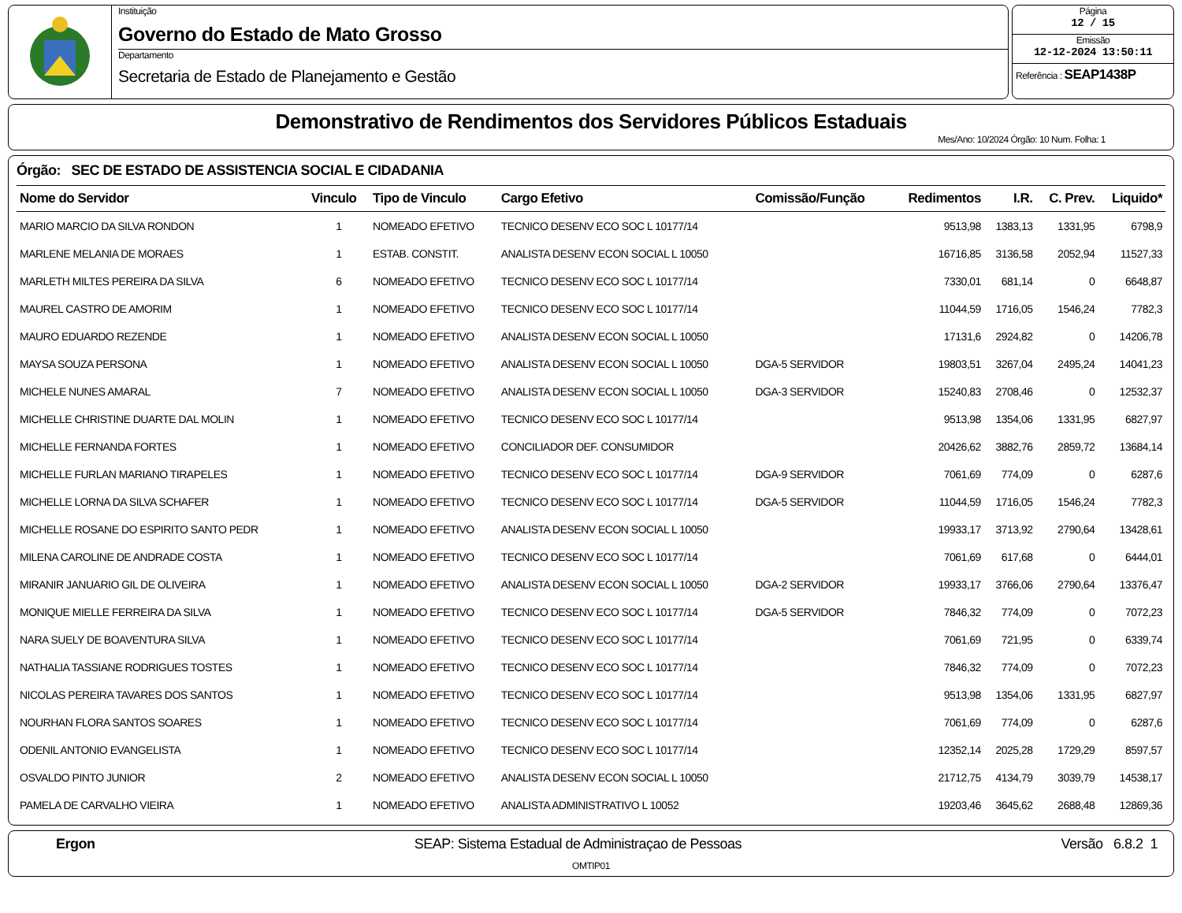Instituição
Governo do Estado de Mato Grosso
Departamento
Secretaria de Estado de Planejamento e Gestão
Página
12 / 15
Emissão
12-12-2024 13:50:11
Referência : SEAP1438P
Demonstrativo de Rendimentos dos Servidores Públicos Estaduais
Mes/Ano: 10/2024 Órgão: 10 Num. Folha: 1
Órgão: SEC DE ESTADO DE ASSISTENCIA SOCIAL E CIDADANIA
| Nome do Servidor | Vinculo | Tipo de Vinculo | Cargo Efetivo | Comissão/Função | Redimentos | I.R. | C. Prev. | Liquido* |
| --- | --- | --- | --- | --- | --- | --- | --- | --- |
| MARIO MARCIO DA SILVA RONDON | 1 | NOMEADO EFETIVO | TECNICO DESENV ECO SOC L 10177/14 | | 9513,98 | 1383,13 | 1331,95 | 6798,9 |
| MARLENE MELANIA DE MORAES | 1 | ESTAB. CONSTIT. | ANALISTA DESENV ECON SOCIAL L 10050 | | 16716,85 | 3136,58 | 2052,94 | 11527,33 |
| MARLETH MILTES PEREIRA DA SILVA | 6 | NOMEADO EFETIVO | TECNICO DESENV ECO SOC L 10177/14 | | 7330,01 | 681,14 | 0 | 6648,87 |
| MAUREL CASTRO DE AMORIM | 1 | NOMEADO EFETIVO | TECNICO DESENV ECO SOC L 10177/14 | | 11044,59 | 1716,05 | 1546,24 | 7782,3 |
| MAURO EDUARDO REZENDE | 1 | NOMEADO EFETIVO | ANALISTA DESENV ECON SOCIAL L 10050 | | 17131,6 | 2924,82 | 0 | 14206,78 |
| MAYSA SOUZA PERSONA | 1 | NOMEADO EFETIVO | ANALISTA DESENV ECON SOCIAL L 10050 | DGA-5 SERVIDOR | 19803,51 | 3267,04 | 2495,24 | 14041,23 |
| MICHELE NUNES AMARAL | 7 | NOMEADO EFETIVO | ANALISTA DESENV ECON SOCIAL L 10050 | DGA-3 SERVIDOR | 15240,83 | 2708,46 | 0 | 12532,37 |
| MICHELLE CHRISTINE DUARTE DAL MOLIN | 1 | NOMEADO EFETIVO | TECNICO DESENV ECO SOC L 10177/14 | | 9513,98 | 1354,06 | 1331,95 | 6827,97 |
| MICHELLE FERNANDA FORTES | 1 | NOMEADO EFETIVO | CONCILIADOR DEF. CONSUMIDOR | | 20426,62 | 3882,76 | 2859,72 | 13684,14 |
| MICHELLE FURLAN MARIANO TIRAPELES | 1 | NOMEADO EFETIVO | TECNICO DESENV ECO SOC L 10177/14 | DGA-9 SERVIDOR | 7061,69 | 774,09 | 0 | 6287,6 |
| MICHELLE LORNA DA SILVA SCHAFER | 1 | NOMEADO EFETIVO | TECNICO DESENV ECO SOC L 10177/14 | DGA-5 SERVIDOR | 11044,59 | 1716,05 | 1546,24 | 7782,3 |
| MICHELLE ROSANE DO ESPIRITO SANTO PEDR | 1 | NOMEADO EFETIVO | ANALISTA DESENV ECON SOCIAL L 10050 | | 19933,17 | 3713,92 | 2790,64 | 13428,61 |
| MILENA CAROLINE DE ANDRADE COSTA | 1 | NOMEADO EFETIVO | TECNICO DESENV ECO SOC L 10177/14 | | 7061,69 | 617,68 | 0 | 6444,01 |
| MIRANIR JANUARIO GIL DE OLIVEIRA | 1 | NOMEADO EFETIVO | ANALISTA DESENV ECON SOCIAL L 10050 | DGA-2 SERVIDOR | 19933,17 | 3766,06 | 2790,64 | 13376,47 |
| MONIQUE MIELLE FERREIRA DA SILVA | 1 | NOMEADO EFETIVO | TECNICO DESENV ECO SOC L 10177/14 | DGA-5 SERVIDOR | 7846,32 | 774,09 | 0 | 7072,23 |
| NARA SUELY DE BOAVENTURA SILVA | 1 | NOMEADO EFETIVO | TECNICO DESENV ECO SOC L 10177/14 | | 7061,69 | 721,95 | 0 | 6339,74 |
| NATHALIA TASSIANE RODRIGUES TOSTES | 1 | NOMEADO EFETIVO | TECNICO DESENV ECO SOC L 10177/14 | | 7846,32 | 774,09 | 0 | 7072,23 |
| NICOLAS PEREIRA TAVARES DOS SANTOS | 1 | NOMEADO EFETIVO | TECNICO DESENV ECO SOC L 10177/14 | | 9513,98 | 1354,06 | 1331,95 | 6827,97 |
| NOURHAN FLORA SANTOS SOARES | 1 | NOMEADO EFETIVO | TECNICO DESENV ECO SOC L 10177/14 | | 7061,69 | 774,09 | 0 | 6287,6 |
| ODENIL ANTONIO EVANGELISTA | 1 | NOMEADO EFETIVO | TECNICO DESENV ECO SOC L 10177/14 | | 12352,14 | 2025,28 | 1729,29 | 8597,57 |
| OSVALDO PINTO JUNIOR | 2 | NOMEADO EFETIVO | ANALISTA DESENV ECON SOCIAL L 10050 | | 21712,75 | 4134,79 | 3039,79 | 14538,17 |
| PAMELA DE CARVALHO VIEIRA | 1 | NOMEADO EFETIVO | ANALISTA ADMINISTRATIVO L 10052 | | 19203,46 | 3645,62 | 2688,48 | 12869,36 |
Ergon SEAP: Sistema Estadual de Administraçao de Pessoas Versão 6.8.2 1
OMTIP01